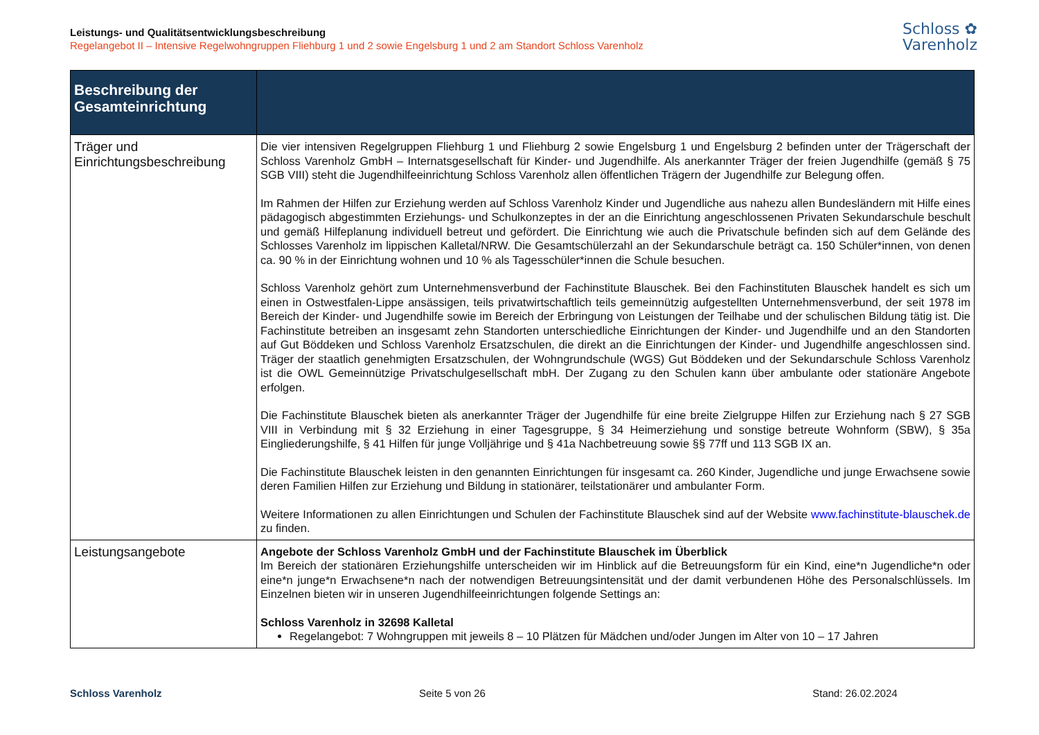Leistungs- und Qualitätsentwicklungsbeschreibung
Regelangebot II – Intensive Regelwohngruppen Fliehburg 1 und 2 sowie Engelsburg 1 und 2 am Standort Schloss Varenholz
Schloss ✿
Varenholz
| Beschreibung der Gesamteinrichtung | |
| --- | --- |
| Träger und Einrichtungsbeschreibung | Die vier intensiven Regelgruppen Fliehburg 1 und Fliehburg 2 sowie Engelsburg 1 und Engelsburg 2 befinden unter der Trägerschaft der Schloss Varenholz GmbH – Internatsgesellschaft für Kinder- und Jugendhilfe. Als anerkannter Träger der freien Jugendhilfe (gemäß § 75 SGB VIII) steht die Jugendhilfeeinrichtung Schloss Varenholz allen öffentlichen Trägern der Jugendhilfe zur Belegung offen. Im Rahmen der Hilfen zur Erziehung werden auf Schloss Varenholz Kinder und Jugendliche aus nahezu allen Bundesländern mit Hilfe eines pädagogisch abgestimmten Erziehungs- und Schulkonzeptes in der an die Einrichtung angeschlossenen Privaten Sekundarschule beschult und gemäß Hilfeplanung individuell betreut und gefördert. Die Einrichtung wie auch die Privatschule befinden sich auf dem Gelände des Schlosses Varenholz im lippischen Kalletal/NRW. Die Gesamtschülerzahl an der Sekundarschule beträgt ca. 150 Schüler*innen, von denen ca. 90 % in der Einrichtung wohnen und 10 % als Tagesschüler*innen die Schule besuchen. Schloss Varenholz gehört zum Unternehmensverbund der Fachinstitute Blauschek. Bei den Fachinstituten Blauschek handelt es sich um einen in Ostwestfalen-Lippe ansässigen, teils privatwirtschaftlich teils gemeinnützig aufgestellten Unternehmensverbund, der seit 1978 im Bereich der Kinder- und Jugendhilfe sowie im Bereich der Erbringung von Leistungen der Teilhabe und der schulischen Bildung tätig ist. Die Fachinstitute betreiben an insgesamt zehn Standorten unterschiedliche Einrichtungen der Kinder- und Jugendhilfe und an den Standorten auf Gut Böddeken und Schloss Varenholz Ersatzschulen, die direkt an die Einrichtungen der Kinder- und Jugendhilfe angeschlossen sind. Träger der staatlich genehmigten Ersatzschulen, der Wohngrundschule (WGS) Gut Böddeken und der Sekundarschule Schloss Varenholz ist die OWL Gemeinnützige Privatschulgesellschaft mbH. Der Zugang zu den Schulen kann über ambulante oder stationäre Angebote erfolgen. Die Fachinstitute Blauschek bieten als anerkannter Träger der Jugendhilfe für eine breite Zielgruppe Hilfen zur Erziehung nach § 27 SGB VIII in Verbindung mit § 32 Erziehung in einer Tagesgruppe, § 34 Heimerziehung und sonstige betreute Wohnform (SBW), § 35a Eingliederungshilfe, § 41 Hilfen für junge Volljährige und § 41a Nachbetreuung sowie §§ 77ff und 113 SGB IX an. Die Fachinstitute Blauschek leisten in den genannten Einrichtungen für insgesamt ca. 260 Kinder, Jugendliche und junge Erwachsene sowie deren Familien Hilfen zur Erziehung und Bildung in stationärer, teilstationärer und ambulanter Form. Weitere Informationen zu allen Einrichtungen und Schulen der Fachinstitute Blauschek sind auf der Website www.fachinstitute-blauschek.de zu finden. |
| Leistungsangebote | Angebote der Schloss Varenholz GmbH und der Fachinstitute Blauschek im Überblick Im Bereich der stationären Erziehungshilfe unterscheiden wir im Hinblick auf die Betreuungsform für ein Kind, eine*n Jugendliche*n oder eine*n junge*n Erwachsene*n nach der notwendigen Betreuungsintensität und der damit verbundenen Höhe des Personalschlüssels. Im Einzelnen bieten wir in unseren Jugendhilfeeinrichtungen folgende Settings an: Schloss Varenholz in 32698 Kalletal Regelangebot: 7 Wohngruppen mit jeweils 8 – 10 Plätzen für Mädchen und/oder Jungen im Alter von 10 – 17 Jahren |
Schloss Varenholz Seite 5 von 26 Stand: 26.02.2024